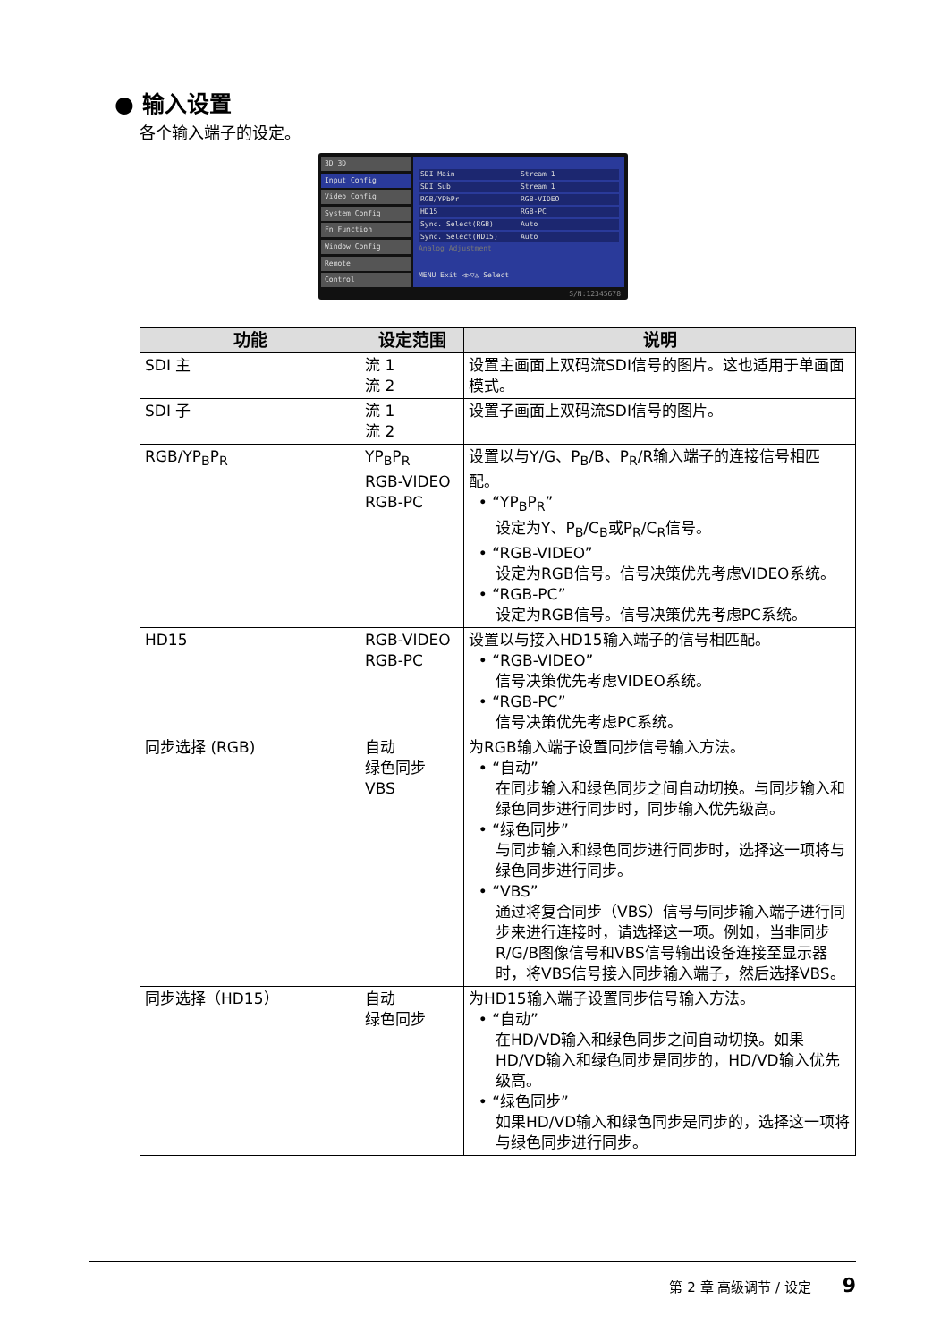● 输入设置
各个输入端子的设定。
3D 3D
Input Config
Video Config
System Config
Fn Function
Window Config
Remote
Control
SDI Main Stream 1
SDI Sub Stream 1
RGB/YPbPr RGB-VIDEO
HD15 RGB-PC
Sync. Select(RGB) Auto
Sync. Select(HD15) Auto
Analog Adjustment
MENU Exit ◁▷▽△ Select
S/N:12345678
| 功能 | 设定范围 | 说明 |
| --- | --- | --- |
| SDI 主 | 流 1 流 2 | 设置主画面上双码流SDI信号的图片。这也适用于单画面模式。 |
| SDI 子 | 流 1 流 2 | 设置子画面上双码流SDI信号的图片。 |
| RGB/YP<sub>B</sub>P<sub>R</sub> | YP<sub>B</sub>P<sub>R</sub> RGB-VIDEO RGB-PC | 设置以与Y/G、P<sub>B</sub>/B、P<sub>R</sub>/R输入端子的连接信号相匹配。 • “YP<sub>B</sub>P<sub>R</sub>” 设定为Y、P<sub>B</sub>/C<sub>B</sub>或P<sub>R</sub>/C<sub>R</sub>信号。 • “RGB-VIDEO” 设定为RGB信号。信号决策优先考虑VIDEO系统。 • “RGB-PC” 设定为RGB信号。信号决策优先考虑PC系统。 |
| HD15 | RGB-VIDEO RGB-PC | 设置以与接入HD15输入端子的信号相匹配。 • “RGB-VIDEO” 信号决策优先考虑VIDEO系统。 • “RGB-PC” 信号决策优先考虑PC系统。 |
| 同步选择 (RGB) | 自动 绿色同步 VBS | 为RGB输入端子设置同步信号输入方法。 • “自动” 在同步输入和绿色同步之间自动切换。与同步输入和绿色同步进行同步时，同步输入优先级高。 • “绿色同步” 与同步输入和绿色同步进行同步时，选择这一项将与绿色同步进行同步。 • “VBS” 通过将复合同步（VBS）信号与同步输入端子进行同步来进行连接时，请选择这一项。例如，当非同步R/G/B图像信号和VBS信号输出设备连接至显示器时，将VBS信号接入同步输入端子，然后选择VBS。 |
| 同步选择（HD15） | 自动 绿色同步 | 为HD15输入端子设置同步信号输入方法。 • “自动” 在HD/VD输入和绿色同步之间自动切换。如果HD/VD输入和绿色同步是同步的，HD/VD输入优先级高。 • “绿色同步” 如果HD/VD输入和绿色同步是同步的，选择这一项将与绿色同步进行同步。 |
第 2 章 高级调节 / 设定 9